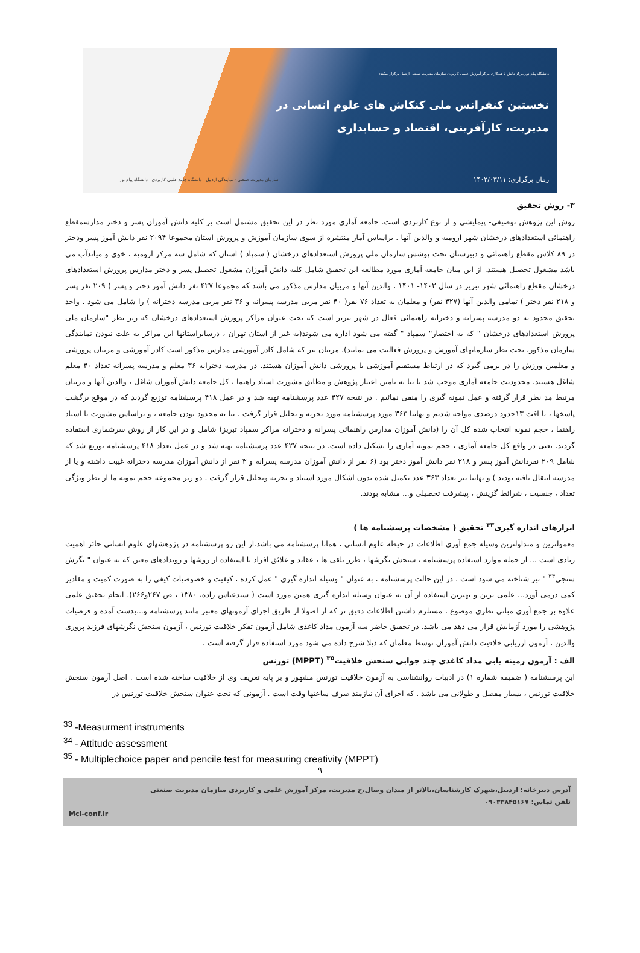دانشگاه پیام نور مرکز نالش با همکاری مرکز آموزش علمی کاربردی سازمان مدیریت صنعتی اردبیل برگزار میکند:
نخستین کنفرانس ملی کنکاش های علوم انسانی در
مدیریت، کارآفرینی، اقتصاد و حسابداری
زمان برگزاری: ۱۴۰۲/۰۳/۱۱
سازمان مدیریت صنعتی - نمایندگی اردبیل دانشگاه جامع علمی کاربردی دانشگاه پیام نور
۳- روش تحقیق
روش این پژوهش توصیفی- پیمایشی و از نوع کاربردی است. جامعه آماری مورد نظر در این تحقیق مشتمل است بر کلیه دانش آموزان پسر و دختر مدارسمقطع راهنمائی استعدادهای درخشان شهر ارومیه و والدین آنها . براساس آمار منتشره از سوی سازمان آموزش و پرورش استان مجموعا ۲۰۹۴ نفر دانش آموز پسر ودختر در ۸۹ کلاس مقطع راهنمائی و دبیرستان تحت پوشش سازمان ملی پرورش استعدادهای درخشان ( سمپاد ) استان که شامل سه مرکز ارومیه ، خوی و میاندآب می باشد مشغول تحصیل هستند. از این میان جامعه آماری مورد مطالعه این تحقیق شامل کلیه دانش آموزان مشغول تحصیل پسر و دختر مدارس پرورش استعدادهای درخشان مقطع راهنمائی شهر تبریز در سال ۱۴۰۲- ۱۴۰۱ ، والدین آنها و مربیان مدارس مذکور می باشد که مجموعا ۴۲۷ نفر دانش آموز دختر و پسر ( ۲۰۹ نفر پسر و ۲۱۸ نفر دختر ) تمامی والدین آنها (۴۲۷ نفر) و معلمان به تعداد ۷۶ نفر( ۴۰ نفر مربی مدرسه پسرانه و ۳۶ نفر مربی مدرسه دخترانه ) را شامل می شود . واحد تحقیق محدود به دو مدرسه پسرانه و دخترانه راهنمائی فعال در شهر تبریز است که تحت عنوان مراکز پرورش استعدادهای درخشان که زیر نظر "سازمان ملی پرورش استعدادهای درخشان " که به اختصار" سمپاد " گفته می شود اداره می شوند(به غیر از استان تهران ، درسایراستانها این مراکز به علت نبودن نمایندگی سازمان مذکور، تحت نظر سازمانهای آموزش و پرورش فعالیت می نمایند). مربیان نیز که شامل کادر آموزشی مدارس مذکور است کادر آموزشی و مربیان پرورشی و معلمین ورزش را در برمی گیرد که در ارتباط مستقیم آموزشی یا پرورشی دانش آموزان هستند. در مدرسه دخترانه ۳۶ معلم و مدرسه پسرانه تعداد ۴۰ معلم شاغل هستند. محدودیت جامعه آماری موجب شد تا بنا به تامین اعتبار پژوهش و مطابق مشورت استاد راهنما ، کل جامعه دانش آموزان شاغل ، والدین آنها و مربیان مرتبط مد نظر قرار گرفته و عمل نمونه گیری را منفی نمائیم . در نتیجه ۴۲۷ عدد پرسشنامه تهیه شد و در عمل ۴۱۸ پرسشنامه توزیع گردید که در موقع برگشت پاسخها ، با افت ۱۳حدود درصدی مواجه شدیم و نهایتا ۳۶۳ مورد پرسشنامه مورد تجزیه و تحلیل قرار گرفت . بنا به محدود بودن جامعه ، و براساس مشورت با استاد راهنما ، حجم نمونه انتخاب شده کل آن را (دانش آموزان مدارس راهنمائی پسرانه و دخترانه مراکز سمپاد تبریز) شامل و در این کار از روش سرشماری استفاده گردید. یعنی در واقع کل جامعه آماری ، حجم نمونه آماری را تشکیل داده است. در نتیجه ۴۲۷ عدد پرسشنامه تهیه شد و در عمل تعداد ۴۱۸ پرسشنامه توزیع شد که شامل ۲۰۹ نفردانش آموز پسر و ۲۱۸ نفر دانش آموز دختر بود (۶ نفر از دانش آموزان مدرسه پسرانه و ۳ نفر از دانش آموزان مدرسه دخترانه غیبت داشته و یا از مدرسه انتقال یافته بودند ) و نهایتا نیز تعداد ۳۶۳ عدد تکمیل شده بدون اشکال مورد استناد و تجزیه وتحلیل قرار گرفت . دو زیر مجموعه حجم نمونه ما از نظر ویژگی تعداد ، جنسیت ، شرائط گزینش ، پیشرفت تحصیلی و... مشابه بودند.
ابزارهای اندازه گیری<sup>۳۳</sup> تحقیق ( مشخصات پرسشنامه ها )
معمولترین و متداولترین وسیله جمع آوری اطلاعات در حیطه علوم انسانی ، همانا پرسشنامه می باشد.از این رو پرسشنامه در پژوهشهای علوم انسانی حائز اهمیت زیادی است ... از جمله موارد استفاده پرسشنامه ، سنجش نگرشها ، طرز تلقی ها ، عقاید و علائق افراد با استفاده از روشها و رویدادهای معین که به عنوان " نگرش سنجی<sup>۳۴</sup> " نیز شناخته می شود است . در این حالت پرسشنامه ، به عنوان " وسیله اندازه گیری " عمل کرده ، کیفیت و خصوصیات کیفی را به صورت کمیت و مقادیر کمی درمی آورد... علمی ترین و بهترین استفاده از آن به عنوان وسیله اندازه گیری همین مورد است ( سیدعباس زاده، ۱۳۸۰ ، ص ۲۶۷و۲۶۶). انجام تحقیق علمی علاوه بر جمع آوری مبانی نظری موضوع ، مستلزم داشتن اطلاعات دقیق تر که از اصولا از طریق اجرای آزمونهای معتبر مانند پرسشنامه و...بدست آمده و فرضیات پژوهشی را مورد آزمایش قرار می دهد می باشد. در تحقیق حاضر سه آزمون مداد کاغذی شامل آزمون تفکر خلاقیت تورنس ، آزمون سنجش نگرشهای فرزند پروری والدین ، آزمون ارزیابی خلاقیت دانش آموزان توسط معلمان که ذیلا شرح داده می شود مورد استفاده قرار گرفته است .
الف : آزمون زمینه یابی مداد کاغذی چند جوابی سنجش خلاقیت<sup>۳۵</sup> (MPPT) تورنس
این پرسشنامه ( ضمیمه شماره ۱) در ادبیات روانشناسی به آزمون خلاقیت تورنس مشهور و بر پایه تعریف وی از خلاقیت ساخته شده است . اصل آزمون سنجش خلاقیت تورنس ، بسیار مفصل و طولانی می باشد . که اجرای آن نیازمند صرف ساعتها وقت است . آزمونی که تحت عنوان سنجش خلاقیت تورنس در
<sup>33</sup> -Measurment instruments
<sup>34</sup> - Attitude assessment
<sup>35</sup> - Multiplechoice paper and pencile test for measuring creativity (MPPT)
۹
آدرس دبیرخانه: اردبیل،شهرک کارشناسان،بالاتر از میدان وصال،خ مدیریت، مرکز آموزش علمی و کاربردی سازمان مدیریت صنعتی
تلفن تماس: ۰۹۰۳۳۸۴۵۱۶۷
Mci-conf.ir